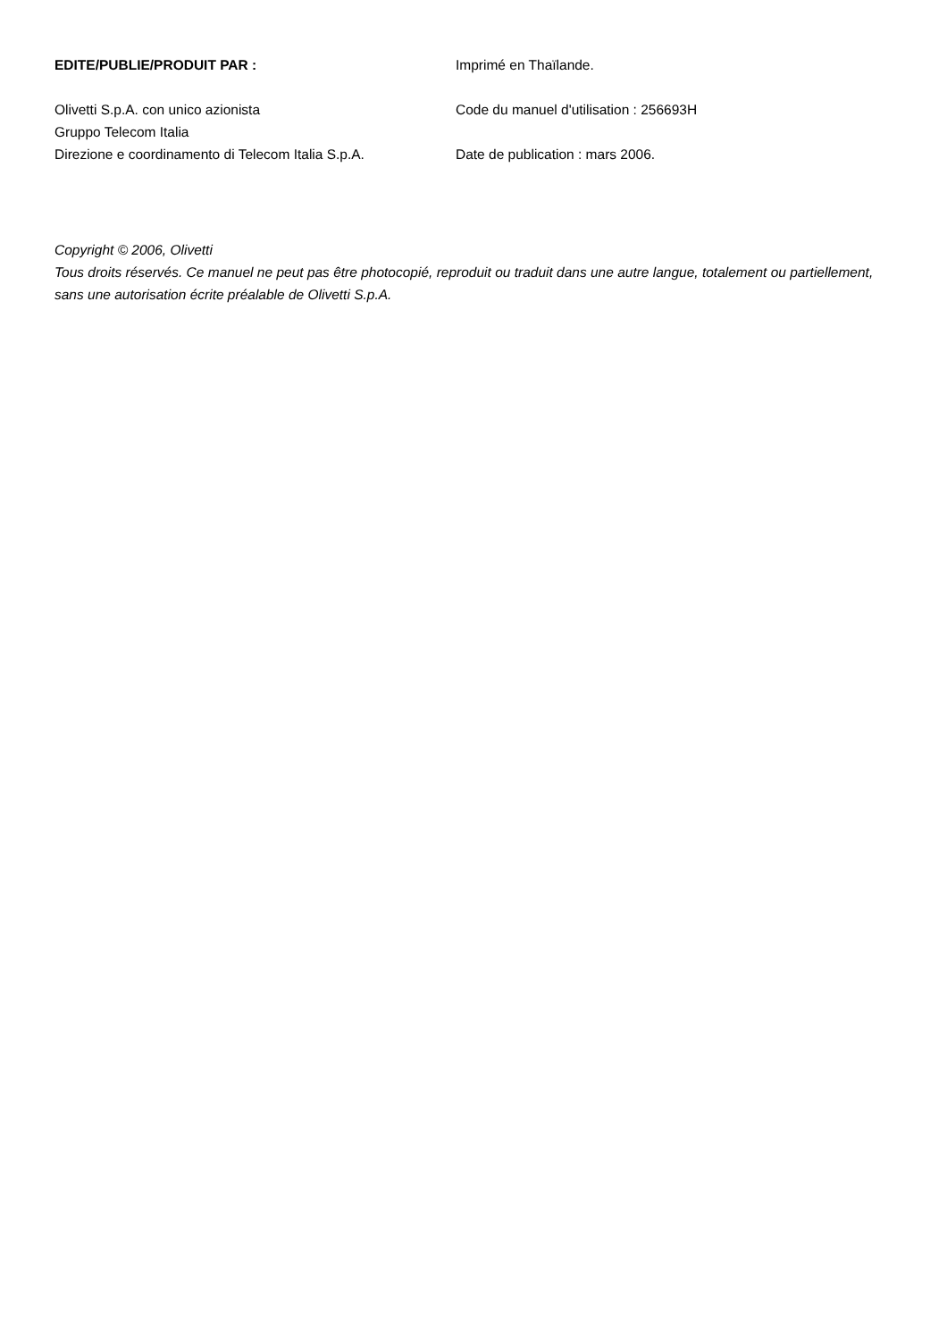EDITE/PUBLIE/PRODUIT PAR :
Olivetti S.p.A. con unico azionista
Gruppo Telecom Italia
Direzione e coordinamento di Telecom Italia S.p.A.
Imprimé en Thaïlande.
Code du manuel d'utilisation : 256693H
Date de publication : mars 2006.
Copyright © 2006, Olivetti
Tous droits réservés. Ce manuel ne peut pas être photocopié, reproduit ou traduit dans une autre langue, totalement ou partiellement, sans une autorisation écrite préalable de Olivetti S.p.A.